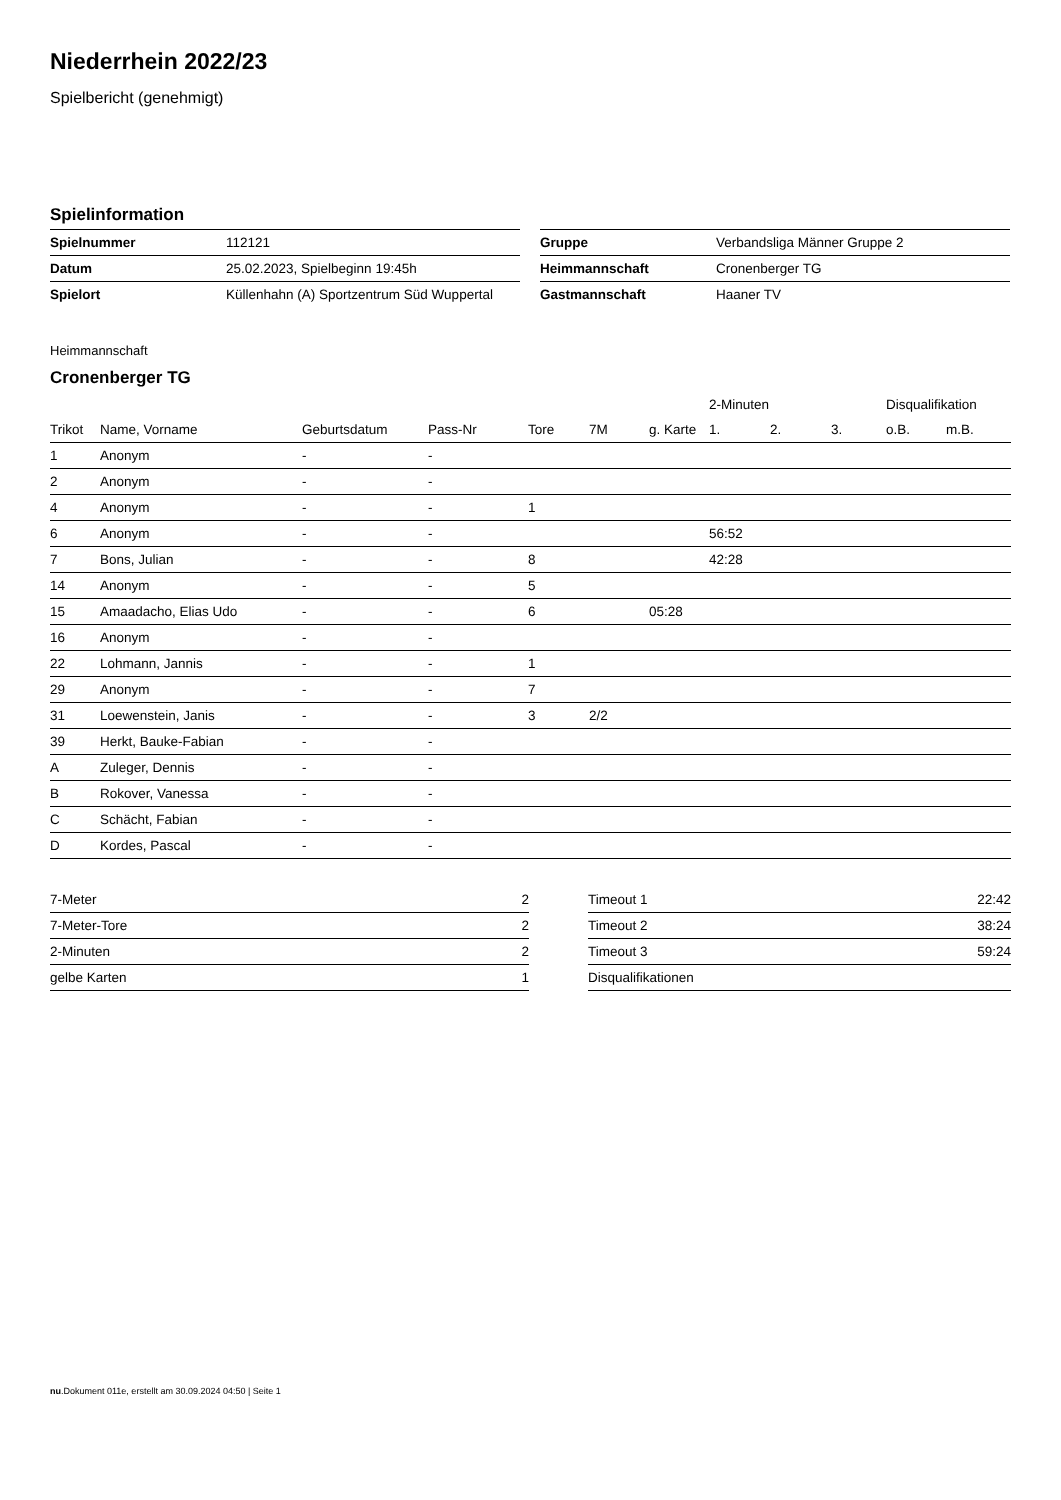Niederrhein 2022/23
Spielbericht (genehmigt)
Spielinformation
| Spielnummer | 112121 |
| Datum | 25.02.2023, Spielbeginn 19:45h |
| Spielort | Küllenhahn (A) Sportzentrum Süd Wuppertal |
| Gruppe | Verbandsliga Männer Gruppe 2 |
| Heimmannschaft | Cronenberger TG |
| Gastmannschaft | Haaner TV |
Heimmannschaft
Cronenberger TG
| | | | | | | | 2-Minuten | | | Disqualifikation | |
| --- | --- | --- | --- | --- | --- | --- | --- | --- | --- | --- | --- |
| Trikot | Name, Vorname | Geburtsdatum | Pass-Nr | Tore | 7M | g. Karte | 1. | 2. | 3. | o.B. | m.B. |
| 1 | Anonym | - | - | | | | | | | | |
| 2 | Anonym | - | - | | | | | | | | |
| 4 | Anonym | - | - | 1 | | | | | | | |
| 6 | Anonym | - | - | | | | 56:52 | | | | |
| 7 | Bons, Julian | - | - | 8 | | | 42:28 | | | | |
| 14 | Anonym | - | - | 5 | | | | | | | |
| 15 | Amaadacho, Elias Udo | - | - | 6 | | 05:28 | | | | | |
| 16 | Anonym | - | - | | | | | | | | |
| 22 | Lohmann, Jannis | - | - | 1 | | | | | | | |
| 29 | Anonym | - | - | 7 | | | | | | | |
| 31 | Loewenstein, Janis | - | - | 3 | 2/2 | | | | | | |
| 39 | Herkt, Bauke-Fabian | - | - | | | | | | | | |
| A | Zuleger, Dennis | - | - | | | | | | | | |
| B | Rokover, Vanessa | - | - | | | | | | | | |
| C | Schächt, Fabian | - | - | | | | | | | | |
| D | Kordes, Pascal | - | - | | | | | | | | |
| 7-Meter | 2 |
| 7-Meter-Tore | 2 |
| 2-Minuten | 2 |
| gelbe Karten | 1 |
| Timeout 1 | 22:42 |
| Timeout 2 | 38:24 |
| Timeout 3 | 59:24 |
| Disqualifikationen | |
nu.Dokument 011e, erstellt am 30.09.2024 04:50 | Seite 1